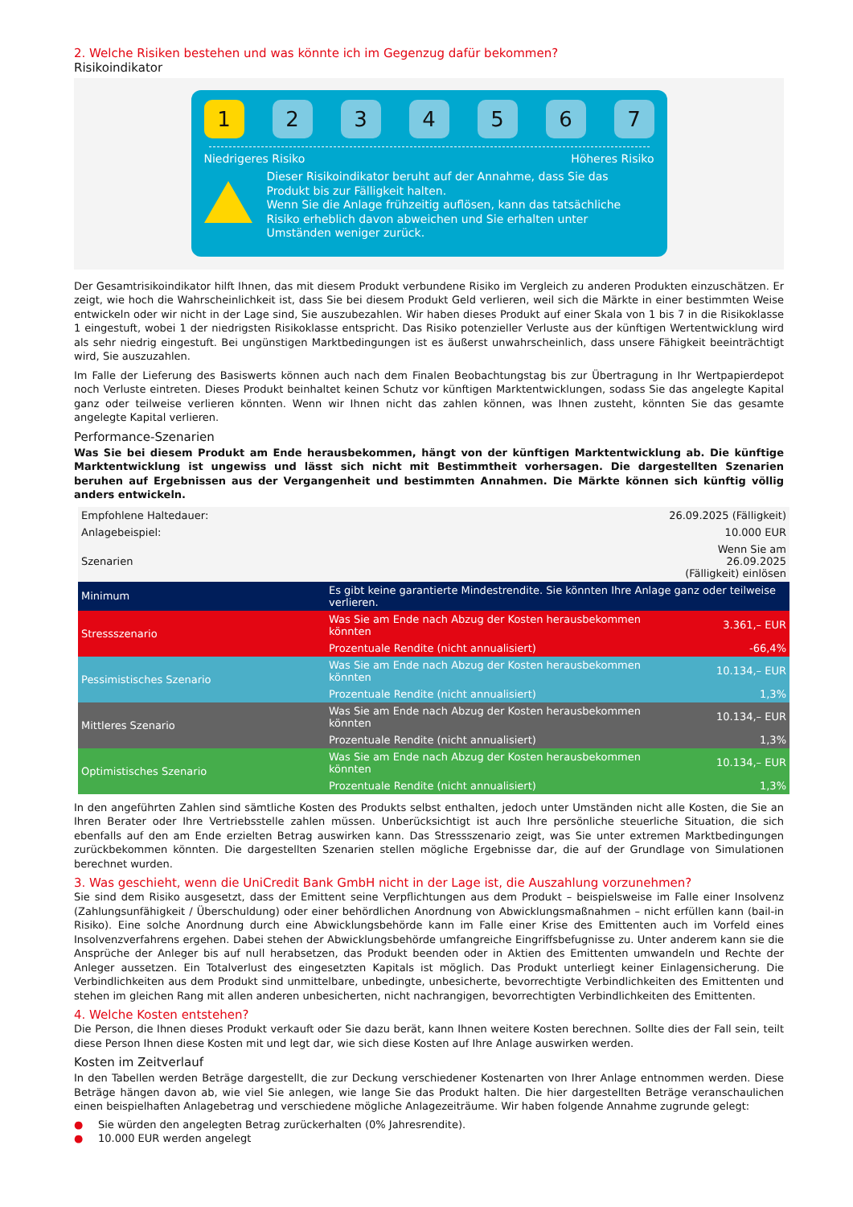2. Welche Risiken bestehen und was könnte ich im Gegenzug dafür bekommen?
Risikoindikator
1 2 3 4 5 6 7
Niedrigeres Risiko Höheres Risiko
Dieser Risikoindikator beruht auf der Annahme, dass Sie das Produkt bis zur Fälligkeit halten.
Wenn Sie die Anlage frühzeitig auflösen, kann das tatsächliche Risiko erheblich davon abweichen und Sie erhalten unter Umständen weniger zurück.
Der Gesamtrisikoindikator hilft Ihnen, das mit diesem Produkt verbundene Risiko im Vergleich zu anderen Produkten einzuschätzen. Er zeigt, wie hoch die Wahrscheinlichkeit ist, dass Sie bei diesem Produkt Geld verlieren, weil sich die Märkte in einer bestimmten Weise entwickeln oder wir nicht in der Lage sind, Sie auszubezahlen. Wir haben dieses Produkt auf einer Skala von 1 bis 7 in die Risikoklasse 1 eingestuft, wobei 1 der niedrigsten Risikoklasse entspricht. Das Risiko potenzieller Verluste aus der künftigen Wertentwicklung wird als sehr niedrig eingestuft. Bei ungünstigen Marktbedingungen ist es äußerst unwahrscheinlich, dass unsere Fähigkeit beeinträchtigt wird, Sie auszuzahlen.
Im Falle der Lieferung des Basiswerts können auch nach dem Finalen Beobachtungstag bis zur Übertragung in Ihr Wertpapierdepot noch Verluste eintreten. Dieses Produkt beinhaltet keinen Schutz vor künftigen Marktentwicklungen, sodass Sie das angelegte Kapital ganz oder teilweise verlieren könnten. Wenn wir Ihnen nicht das zahlen können, was Ihnen zusteht, könnten Sie das gesamte angelegte Kapital verlieren.
Performance-Szenarien
Was Sie bei diesem Produkt am Ende herausbekommen, hängt von der künftigen Marktentwicklung ab. Die künftige Marktentwicklung ist ungewiss und lässt sich nicht mit Bestimmtheit vorhersagen. Die dargestellten Szenarien beruhen auf Ergebnissen aus der Vergangenheit und bestimmten Annahmen. Die Märkte können sich künftig völlig anders entwickeln.
| Empfohlene Haltedauer: | | 26.09.2025 (Fälligkeit) |
| Anlagebeispiel: | | 10.000 EUR |
| Szenarien | | Wenn Sie am 26.09.2025 (Fälligkeit) einlösen |
| Minimum | Es gibt keine garantierte Mindestrendite. Sie könnten Ihre Anlage ganz oder teilweise verlieren. | |
| Stressszenario | Was Sie am Ende nach Abzug der Kosten herausbekommen könnten | 3.361,– EUR |
| | Prozentuale Rendite (nicht annualisiert) | -66,4% |
| Pessimistisches Szenario | Was Sie am Ende nach Abzug der Kosten herausbekommen könnten | 10.134,– EUR |
| | Prozentuale Rendite (nicht annualisiert) | 1,3% |
| Mittleres Szenario | Was Sie am Ende nach Abzug der Kosten herausbekommen könnten | 10.134,– EUR |
| | Prozentuale Rendite (nicht annualisiert) | 1,3% |
| Optimistisches Szenario | Was Sie am Ende nach Abzug der Kosten herausbekommen könnten | 10.134,– EUR |
| | Prozentuale Rendite (nicht annualisiert) | 1,3% |
In den angeführten Zahlen sind sämtliche Kosten des Produkts selbst enthalten, jedoch unter Umständen nicht alle Kosten, die Sie an Ihren Berater oder Ihre Vertriebsstelle zahlen müssen. Unberücksichtigt ist auch Ihre persönliche steuerliche Situation, die sich ebenfalls auf den am Ende erzielten Betrag auswirken kann. Das Stressszenario zeigt, was Sie unter extremen Marktbedingungen zurückbekommen könnten. Die dargestellten Szenarien stellen mögliche Ergebnisse dar, die auf der Grundlage von Simulationen berechnet wurden.
3. Was geschieht, wenn die UniCredit Bank GmbH nicht in der Lage ist, die Auszahlung vorzunehmen?
Sie sind dem Risiko ausgesetzt, dass der Emittent seine Verpflichtungen aus dem Produkt – beispielsweise im Falle einer Insolvenz (Zahlungsunfähigkeit / Überschuldung) oder einer behördlichen Anordnung von Abwicklungsmaßnahmen – nicht erfüllen kann (bail-in Risiko). Eine solche Anordnung durch eine Abwicklungsbehörde kann im Falle einer Krise des Emittenten auch im Vorfeld eines Insolvenzverfahrens ergehen. Dabei stehen der Abwicklungsbehörde umfangreiche Eingriffsbefugnisse zu. Unter anderem kann sie die Ansprüche der Anleger bis auf null herabsetzen, das Produkt beenden oder in Aktien des Emittenten umwandeln und Rechte der Anleger aussetzen. Ein Totalverlust des eingesetzten Kapitals ist möglich. Das Produkt unterliegt keiner Einlagensicherung. Die Verbindlichkeiten aus dem Produkt sind unmittelbare, unbedingte, unbesicherte, bevorrechtigte Verbindlichkeiten des Emittenten und stehen im gleichen Rang mit allen anderen unbesicherten, nicht nachrangigen, bevorrechtigten Verbindlichkeiten des Emittenten.
4. Welche Kosten entstehen?
Die Person, die Ihnen dieses Produkt verkauft oder Sie dazu berät, kann Ihnen weitere Kosten berechnen. Sollte dies der Fall sein, teilt diese Person Ihnen diese Kosten mit und legt dar, wie sich diese Kosten auf Ihre Anlage auswirken werden.
Kosten im Zeitverlauf
In den Tabellen werden Beträge dargestellt, die zur Deckung verschiedener Kostenarten von Ihrer Anlage entnommen werden. Diese Beträge hängen davon ab, wie viel Sie anlegen, wie lange Sie das Produkt halten. Die hier dargestellten Beträge veranschaulichen einen beispielhaften Anlagebetrag und verschiedene mögliche Anlagezeiträume. Wir haben folgende Annahme zugrunde gelegt:
● Sie würden den angelegten Betrag zurückerhalten (0% Jahresrendite).
● 10.000 EUR werden angelegt